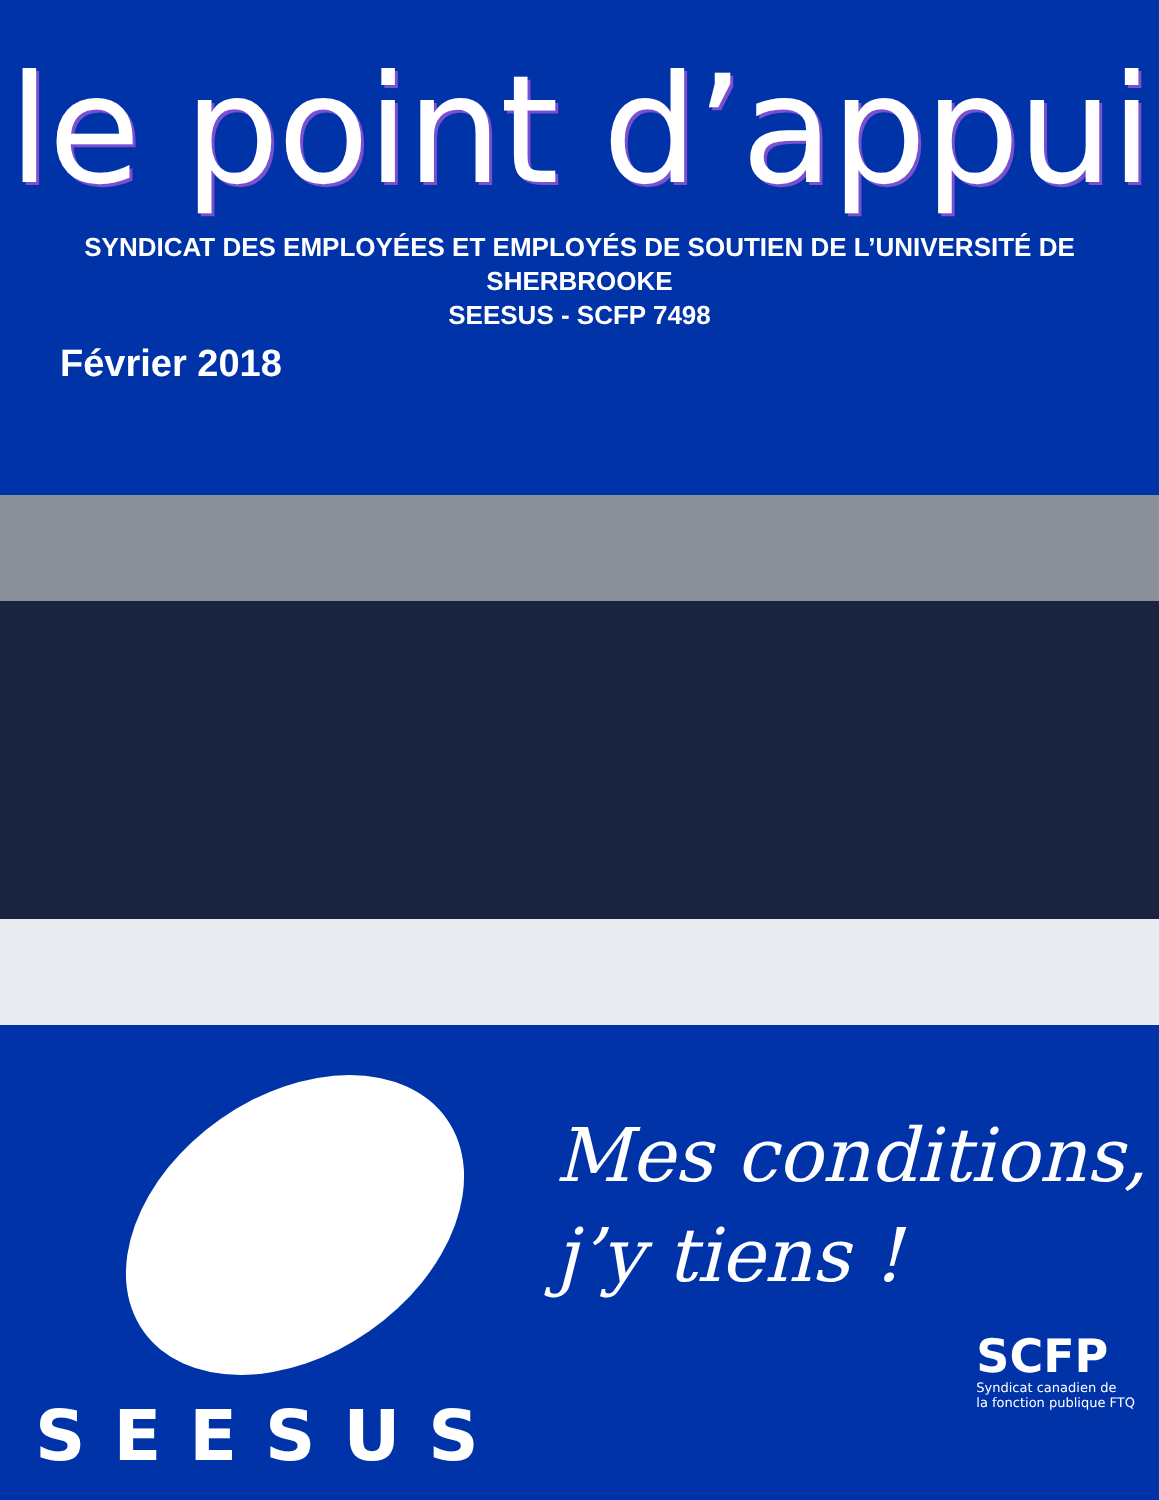le point d’appui
SYNDICAT DES EMPLOYÉES ET EMPLOYÉS DE SOUTIEN DE L’UNIVERSITÉ DE SHERBROOKE
SEESUS - SCFP 7498
Février 2018
SEESUS
Mes conditions,
j’y tiens !
SCFP
Syndicat canadien de
la fonction publique FTQ